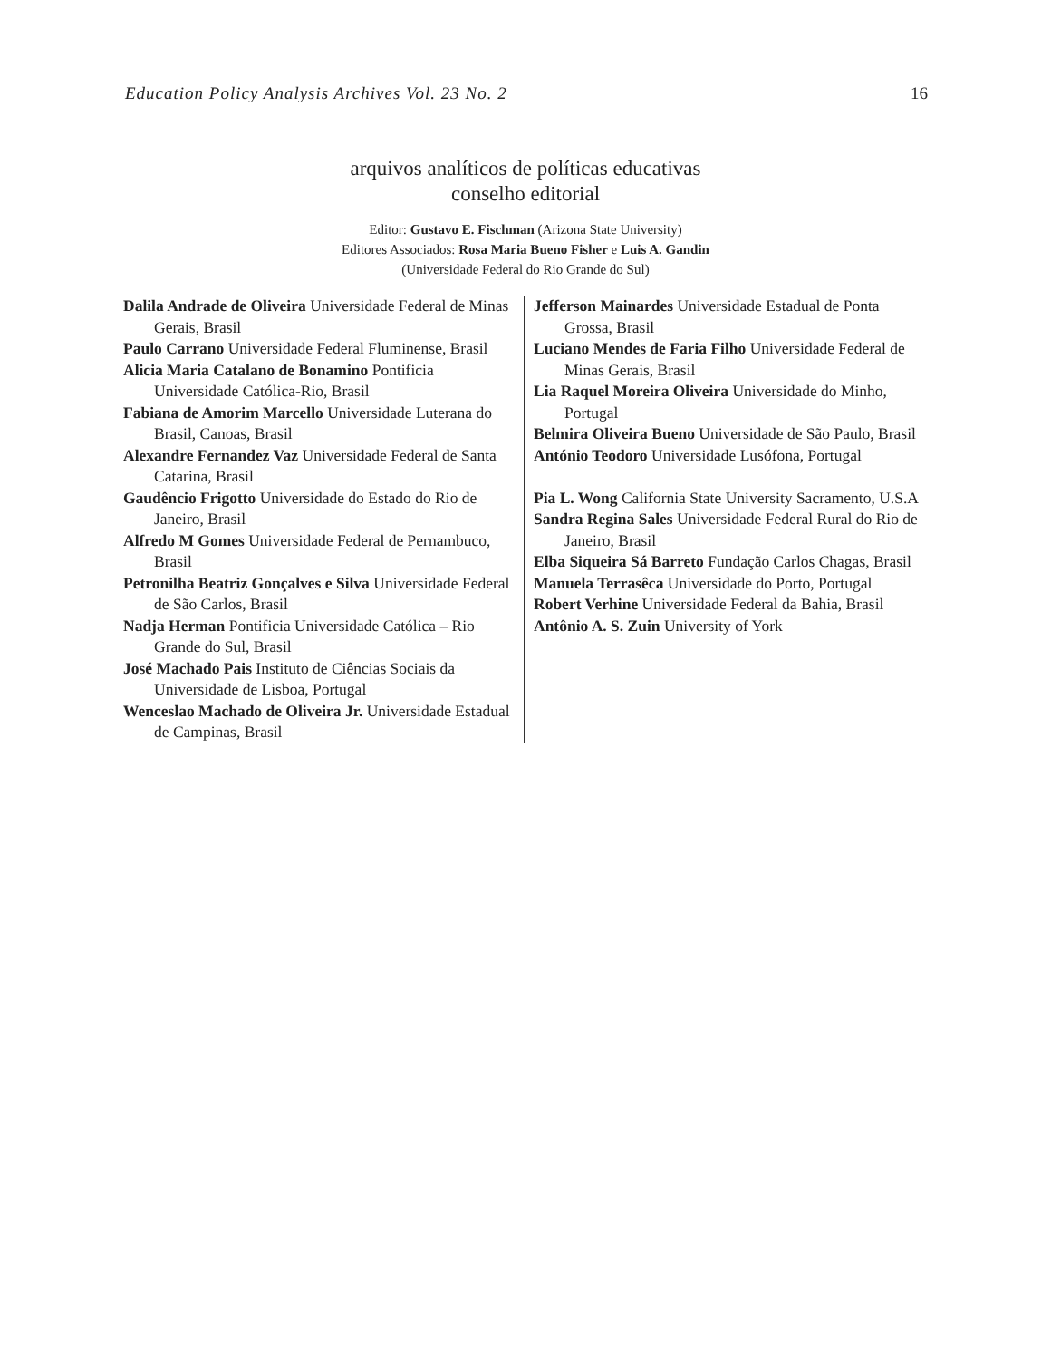Education Policy Analysis Archives Vol. 23 No. 2 16
arquivos analíticos de políticas educativas
conselho editorial
Editor: Gustavo E. Fischman (Arizona State University)
Editores Associados: Rosa Maria Bueno Fisher e Luis A. Gandin
(Universidade Federal do Rio Grande do Sul)
| Dalila Andrade de Oliveira Universidade Federal de Minas Gerais, Brasil Paulo Carrano Universidade Federal Fluminense, Brasil Alicia Maria Catalano de Bonamino Pontificia Universidade Católica-Rio, Brasil Fabiana de Amorim Marcello Universidade Luterana do Brasil, Canoas, Brasil Alexandre Fernandez Vaz Universidade Federal de Santa Catarina, Brasil Gaudêncio Frigotto Universidade do Estado do Rio de Janeiro, Brasil Alfredo M Gomes Universidade Federal de Pernambuco, Brasil Petronilha Beatriz Gonçalves e Silva Universidade Federal de São Carlos, Brasil Nadja Herman Pontificia Universidade Católica – Rio Grande do Sul, Brasil José Machado Pais Instituto de Ciências Sociais da Universidade de Lisboa, Portugal Wenceslao Machado de Oliveira Jr. Universidade Estadual de Campinas, Brasil | Jefferson Mainardes Universidade Estadual de Ponta Grossa, Brasil Luciano Mendes de Faria Filho Universidade Federal de Minas Gerais, Brasil Lia Raquel Moreira Oliveira Universidade do Minho, Portugal Belmira Oliveira Bueno Universidade de São Paulo, Brasil António Teodoro Universidade Lusófona, Portugal Pia L. Wong California State University Sacramento, U.S.A Sandra Regina Sales Universidade Federal Rural do Rio de Janeiro, Brasil Elba Siqueira Sá Barreto Fundação Carlos Chagas, Brasil Manuela Terrasêca Universidade do Porto, Portugal Robert Verhine Universidade Federal da Bahia, Brasil Antônio A. S. Zuin University of York |